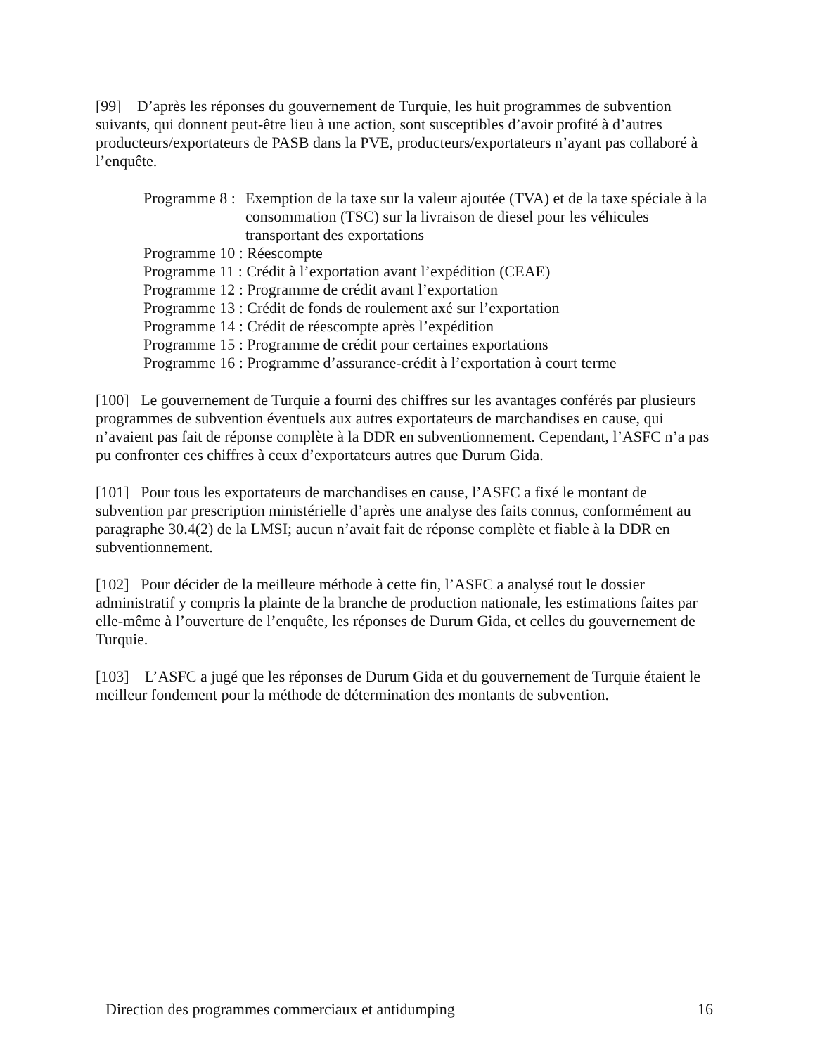[99] D’après les réponses du gouvernement de Turquie, les huit programmes de subvention suivants, qui donnent peut-être lieu à une action, sont susceptibles d’avoir profité à d’autres producteurs/exportateurs de PASB dans la PVE, producteurs/exportateurs n’ayant pas collaboré à l’enquête.
Programme 8 : Exemption de la taxe sur la valeur ajoutée (TVA) et de la taxe spéciale à la consommation (TSC) sur la livraison de diesel pour les véhicules transportant des exportations
Programme 10 : Réescompte
Programme 11 : Crédit à l’exportation avant l’expédition (CEAE)
Programme 12 : Programme de crédit avant l’exportation
Programme 13 : Crédit de fonds de roulement axé sur l’exportation
Programme 14 : Crédit de réescompte après l’expédition
Programme 15 : Programme de crédit pour certaines exportations
Programme 16 : Programme d’assurance-crédit à l’exportation à court terme
[100] Le gouvernement de Turquie a fourni des chiffres sur les avantages conférés par plusieurs programmes de subvention éventuels aux autres exportateurs de marchandises en cause, qui n’avaient pas fait de réponse complète à la DDR en subventionnement. Cependant, l’ASFC n’a pas pu confronter ces chiffres à ceux d’exportateurs autres que Durum Gida.
[101] Pour tous les exportateurs de marchandises en cause, l’ASFC a fixé le montant de subvention par prescription ministérielle d’après une analyse des faits connus, conformément au paragraphe 30.4(2) de la LMSI; aucun n’avait fait de réponse complète et fiable à la DDR en subventionnement.
[102] Pour décider de la meilleure méthode à cette fin, l’ASFC a analysé tout le dossier administratif y compris la plainte de la branche de production nationale, les estimations faites par elle-même à l’ouverture de l’enquête, les réponses de Durum Gida, et celles du gouvernement de Turquie.
[103] L’ASFC a jugé que les réponses de Durum Gida et du gouvernement de Turquie étaient le meilleur fondement pour la méthode de détermination des montants de subvention.
Direction des programmes commerciaux et antidumping 16